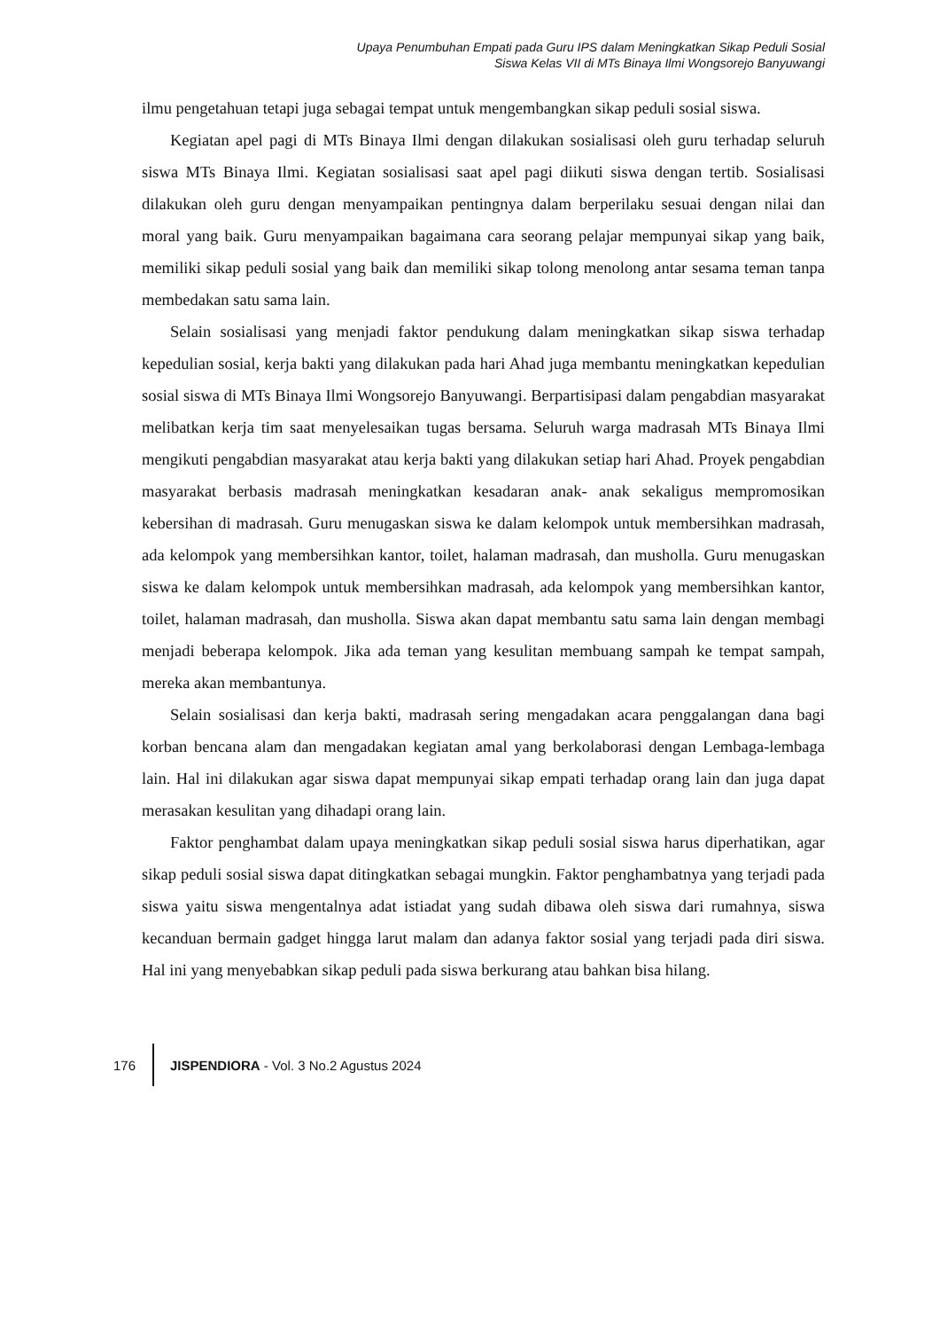Upaya Penumbuhan Empati pada Guru IPS dalam Meningkatkan Sikap Peduli Sosial
Siswa Kelas VII di MTs Binaya Ilmi Wongsorejo Banyuwangi
ilmu pengetahuan tetapi juga sebagai tempat untuk mengembangkan sikap peduli sosial siswa.
Kegiatan apel pagi di MTs Binaya Ilmi dengan dilakukan sosialisasi oleh guru terhadap seluruh siswa MTs Binaya Ilmi. Kegiatan sosialisasi saat apel pagi diikuti siswa dengan tertib. Sosialisasi dilakukan oleh guru dengan menyampaikan pentingnya dalam berperilaku sesuai dengan nilai dan moral yang baik. Guru menyampaikan bagaimana cara seorang pelajar mempunyai sikap yang baik, memiliki sikap peduli sosial yang baik dan memiliki sikap tolong menolong antar sesama teman tanpa membedakan satu sama lain.
Selain sosialisasi yang menjadi faktor pendukung dalam meningkatkan sikap siswa terhadap kepedulian sosial, kerja bakti yang dilakukan pada hari Ahad juga membantu meningkatkan kepedulian sosial siswa di MTs Binaya Ilmi Wongsorejo Banyuwangi. Berpartisipasi dalam pengabdian masyarakat melibatkan kerja tim saat menyelesaikan tugas bersama. Seluruh warga madrasah MTs Binaya Ilmi mengikuti pengabdian masyarakat atau kerja bakti yang dilakukan setiap hari Ahad. Proyek pengabdian masyarakat berbasis madrasah meningkatkan kesadaran anak- anak sekaligus mempromosikan kebersihan di madrasah. Guru menugaskan siswa ke dalam kelompok untuk membersihkan madrasah, ada kelompok yang membersihkan kantor, toilet, halaman madrasah, dan musholla. Guru menugaskan siswa ke dalam kelompok untuk membersihkan madrasah, ada kelompok yang membersihkan kantor, toilet, halaman madrasah, dan musholla. Siswa akan dapat membantu satu sama lain dengan membagi menjadi beberapa kelompok. Jika ada teman yang kesulitan membuang sampah ke tempat sampah, mereka akan membantunya.
Selain sosialisasi dan kerja bakti, madrasah sering mengadakan acara penggalangan dana bagi korban bencana alam dan mengadakan kegiatan amal yang berkolaborasi dengan Lembaga-lembaga lain. Hal ini dilakukan agar siswa dapat mempunyai sikap empati terhadap orang lain dan juga dapat merasakan kesulitan yang dihadapi orang lain.
Faktor penghambat dalam upaya meningkatkan sikap peduli sosial siswa harus diperhatikan, agar sikap peduli sosial siswa dapat ditingkatkan sebagai mungkin. Faktor penghambatnya yang terjadi pada siswa yaitu siswa mengentalnya adat istiadat yang sudah dibawa oleh siswa dari rumahnya, siswa kecanduan bermain gadget hingga larut malam dan adanya faktor sosial yang terjadi pada diri siswa. Hal ini yang menyebabkan sikap peduli pada siswa berkurang atau bahkan bisa hilang.
176 JISPENDIORA - Vol. 3 No.2 Agustus 2024